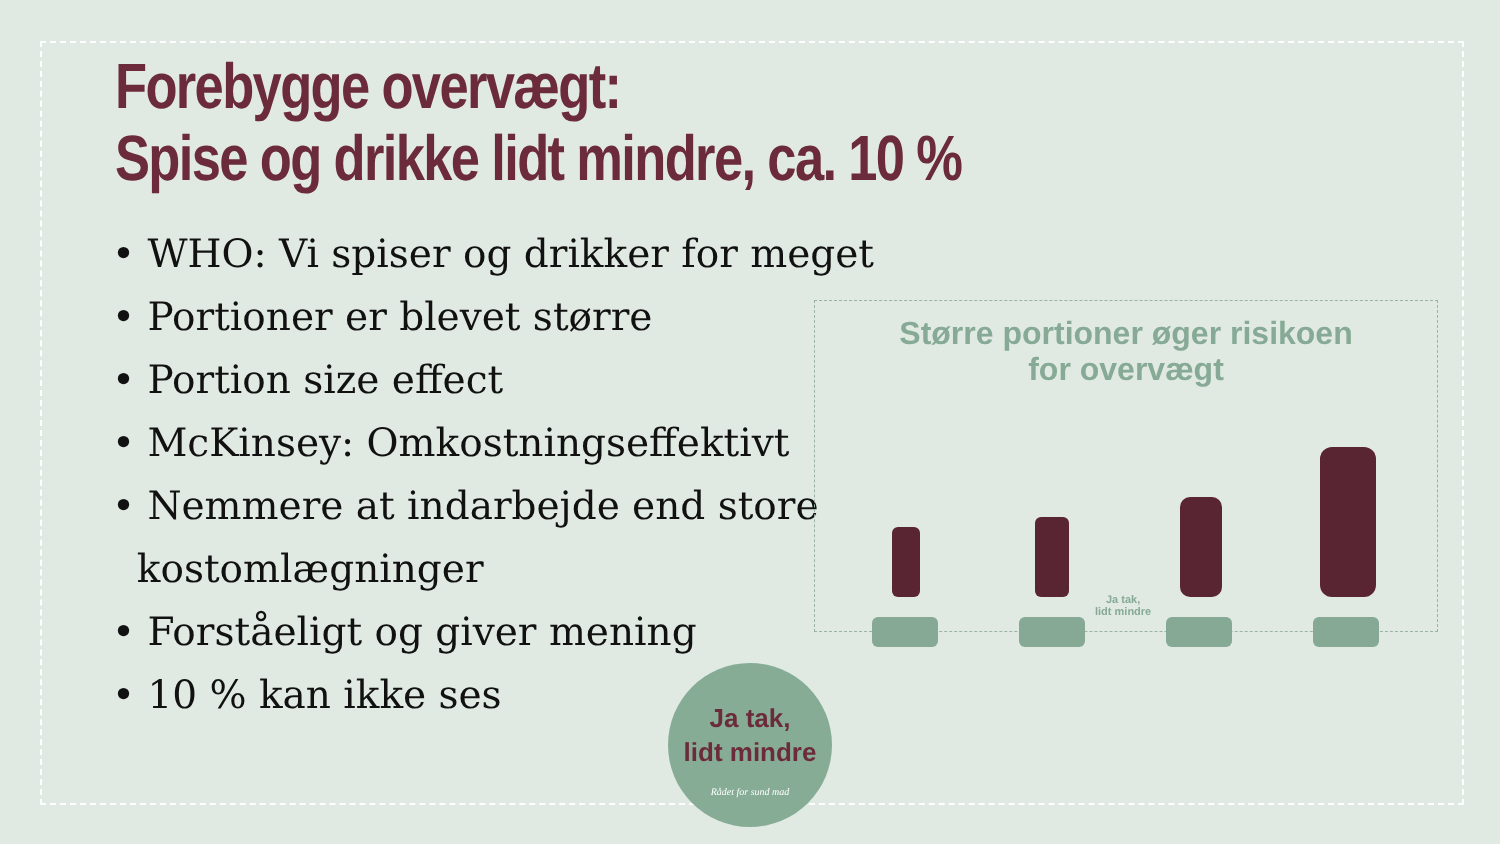Forebygge overvægt:
Spise og drikke lidt mindre, ca. 10 %
• WHO: Vi spiser og drikker for meget
• Portioner er blevet større
• Portion size effect
• McKinsey: Omkostningseffektivt
• Nemmere at indarbejde end store
kostomlægninger
• Forståeligt og giver mening
• 10 % kan ikke ses
Større portioner øger risikoen
for overvægt
Ja tak,
lidt mindre
Ja tak,
lidt mindre
Rådet for sund mad